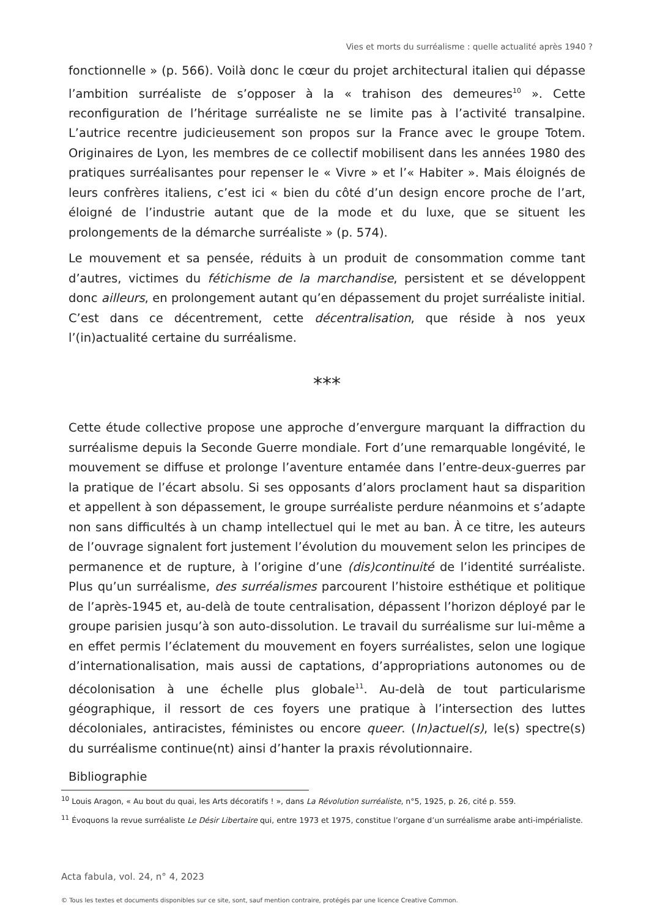Vies et morts du surréalisme : quelle actualité après 1940 ?
fonctionnelle » (p. 566). Voilà donc le cœur du projet architectural italien qui dépasse l’ambition surréaliste de s’opposer à la « trahison des demeures<sup>10</sup> ». Cette reconfiguration de l’héritage surréaliste ne se limite pas à l’activité transalpine. L’autrice recentre judicieusement son propos sur la France avec le groupe Totem. Originaires de Lyon, les membres de ce collectif mobilisent dans les années 1980 des pratiques surréalisantes pour repenser le « Vivre » et l’« Habiter ». Mais éloignés de leurs confrères italiens, c’est ici « bien du côté d’un design encore proche de l’art, éloigné de l’industrie autant que de la mode et du luxe, que se situent les prolongements de la démarche surréaliste » (p. 574).
Le mouvement et sa pensée, réduits à un produit de consommation comme tant d’autres, victimes du fétichisme de la marchandise, persistent et se développent donc ailleurs, en prolongement autant qu’en dépassement du projet surréaliste initial. C’est dans ce décentrement, cette décentralisation, que réside à nos yeux l’(in)actualité certaine du surréalisme.
***
Cette étude collective propose une approche d’envergure marquant la diffraction du surréalisme depuis la Seconde Guerre mondiale. Fort d’une remarquable longévité, le mouvement se diffuse et prolonge l’aventure entamée dans l’entre-deux-guerres par la pratique de l’écart absolu. Si ses opposants d’alors proclament haut sa disparition et appellent à son dépassement, le groupe surréaliste perdure néanmoins et s’adapte non sans difficultés à un champ intellectuel qui le met au ban. À ce titre, les auteurs de l’ouvrage signalent fort justement l’évolution du mouvement selon les principes de permanence et de rupture, à l’origine d’une (dis)continuité de l’identité surréaliste. Plus qu’un surréalisme, des surréalismes parcourent l’histoire esthétique et politique de l’après-1945 et, au-delà de toute centralisation, dépassent l’horizon déployé par le groupe parisien jusqu’à son auto-dissolution. Le travail du surréalisme sur lui-même a en effet permis l’éclatement du mouvement en foyers surréalistes, selon une logique d’internationalisation, mais aussi de captations, d’appropriations autonomes ou de décolonisation à une échelle plus globale<sup>11</sup>. Au-delà de tout particularisme géographique, il ressort de ces foyers une pratique à l’intersection des luttes décoloniales, antiracistes, féministes ou encore queer. (In)actuel(s), le(s) spectre(s) du surréalisme continue(nt) ainsi d’hanter la praxis révolutionnaire.
Bibliographie
<sup>10</sup> Louis Aragon, « Au bout du quai, les Arts décoratifs ! », dans La Révolution surréaliste, n°5, 1925, p. 26, cité p. 559.
<sup>11</sup> Évoquons la revue surréaliste Le Désir Libertaire qui, entre 1973 et 1975, constitue l’organe d’un surréalisme arabe anti-impérialiste.
Acta fabula, vol. 24, n° 4, 2023
© Tous les textes et documents disponibles sur ce site, sont, sauf mention contraire, protégés par une licence Creative Common.